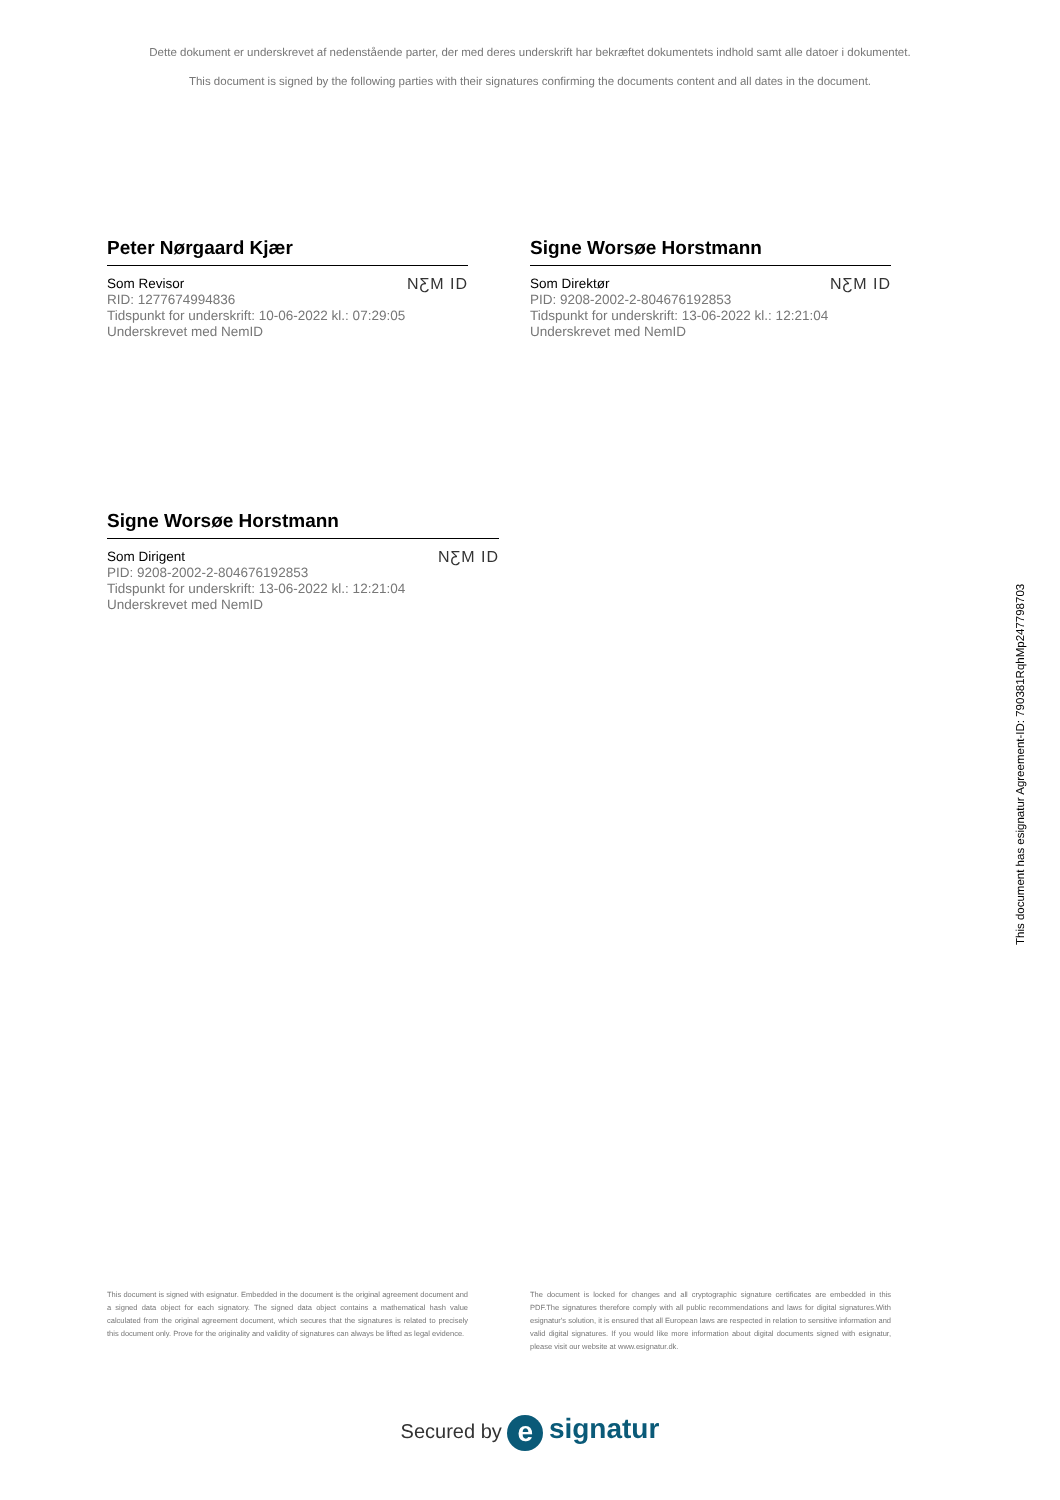Dette dokument er underskrevet af nedenstående parter, der med deres underskrift har bekræftet dokumentets indhold samt alle datoer i dokumentet.
This document is signed by the following parties with their signatures confirming the documents content and all dates in the document.
Peter Nørgaard Kjær
Som Revisor
RID: 1277674994836
Tidspunkt for underskrift: 10-06-2022 kl.: 07:29:05
Underskrevet med NemID
NƸM ID
Signe Worsøe Horstmann
Som Direktør
PID: 9208-2002-2-804676192853
Tidspunkt for underskrift: 13-06-2022 kl.: 12:21:04
Underskrevet med NemID
NƸM ID
Signe Worsøe Horstmann
Som Dirigent
PID: 9208-2002-2-804676192853
Tidspunkt for underskrift: 13-06-2022 kl.: 12:21:04
Underskrevet med NemID
NƸM ID
This document has esignatur Agreement-ID: 790381RqhMp247798703
This document is signed with esignatur. Embedded in the document is the original agreement document and a signed data object for each signatory. The signed data object contains a mathematical hash value calculated from the original agreement document, which secures that the signatures is related to precisely this document only. Prove for the originality and validity of signatures can always be lifted as legal evidence.
The document is locked for changes and all cryptographic signature certificates are embedded in this PDF.The signatures therefore comply with all public recommendations and laws for digital signatures.With esignatur's solution, it is ensured that all European laws are respected in relation to sensitive information and valid digital signatures. If you would like more information about digital documents signed with esignatur, please visit our website at www.esignatur.dk.
Secured by e signatur